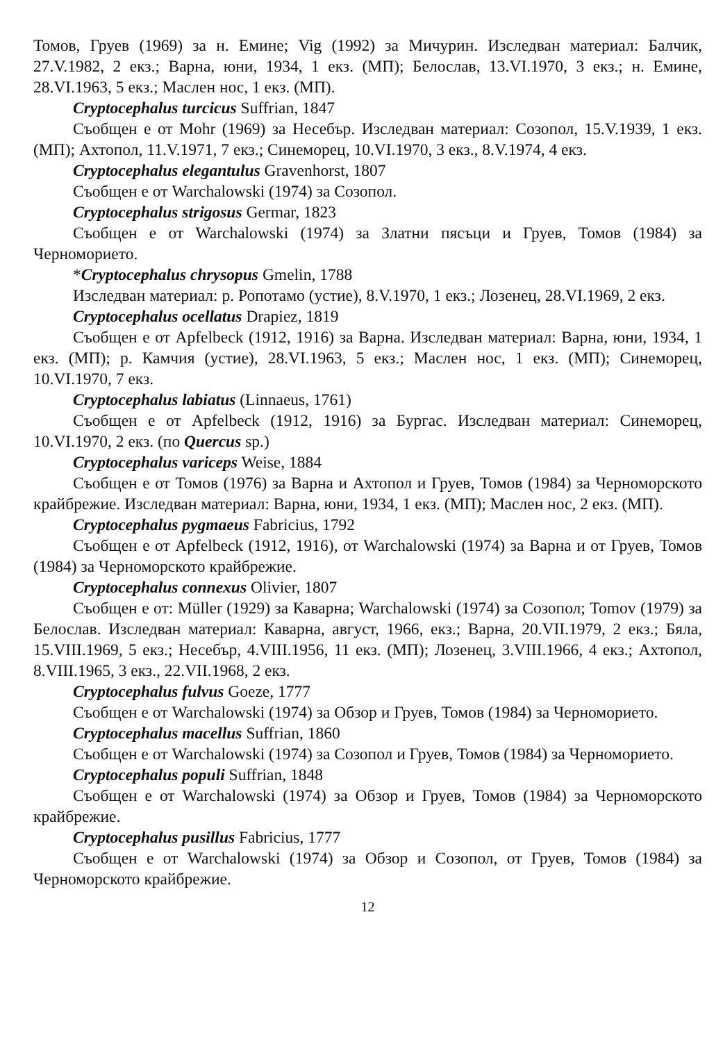Томов, Груев (1969) за н. Емине; Vig (1992) за Мичурин. Изследван материал: Балчик, 27.V.1982, 2 екз.; Варна, юни, 1934, 1 екз. (МП); Белослав, 13.VI.1970, 3 екз.; н. Емине, 28.VI.1963, 5 екз.; Маслен нос, 1 екз. (МП).
Cryptocephalus turcicus Suffrian, 1847
Съобщен е от Mohr (1969) за Несебър. Изследван материал: Созопол, 15.V.1939, 1 екз. (МП); Ахтопол, 11.V.1971, 7 екз.; Синеморец, 10.VI.1970, 3 екз., 8.V.1974, 4 екз.
Cryptocephalus elegantulus Gravenhorst, 1807
Съобщен е от Warchalowski (1974) за Созопол.
Cryptocephalus strigosus Germar, 1823
Съобщен е от Warchalowski (1974) за Златни пясъци и Груев, Томов (1984) за Черноморието.
*Cryptocephalus chrysopus Gmelin, 1788
Изследван материал: р. Ропотамо (устие), 8.V.1970, 1 екз.; Лозенец, 28.VI.1969, 2 екз.
Cryptocephalus ocellatus Drapiez, 1819
Съобщен е от Apfelbeck (1912, 1916) за Варна. Изследван материал: Варна, юни, 1934, 1 екз. (МП); р. Камчия (устие), 28.VI.1963, 5 екз.; Маслен нос, 1 екз. (МП); Синеморец, 10.VI.1970, 7 екз.
Cryptocephalus labiatus (Linnaeus, 1761)
Съобщен е от Apfelbeck (1912, 1916) за Бургас. Изследван материал: Синеморец, 10.VI.1970, 2 екз. (по Quercus sp.)
Cryptocephalus variceps Weise, 1884
Съобщен е от Томов (1976) за Варна и Ахтопол и Груев, Томов (1984) за Черноморското крайбрежие. Изследван материал: Варна, юни, 1934, 1 екз. (МП); Маслен нос, 2 екз. (МП).
Cryptocephalus pygmaeus Fabricius, 1792
Съобщен е от Apfelbeck (1912, 1916), от Warchalowski (1974) за Варна и от Груев, Томов (1984) за Черноморското крайбрежие.
Cryptocephalus connexus Olivier, 1807
Съобщен е от: Müller (1929) за Каварна; Warchalowski (1974) за Созопол; Tomov (1979) за Белослав. Изследван материал: Каварна, август, 1966, екз.; Варна, 20.VII.1979, 2 екз.; Бяла, 15.VIII.1969, 5 екз.; Несебър, 4.VIII.1956, 11 екз. (МП); Лозенец, 3.VIII.1966, 4 екз.; Ахтопол, 8.VIII.1965, 3 екз., 22.VII.1968, 2 екз.
Cryptocephalus fulvus Goeze, 1777
Съобщен е от Warchalowski (1974) за Обзор и Груев, Томов (1984) за Черноморието.
Cryptocephalus macellus Suffrian, 1860
Съобщен е от Warchalowski (1974) за Созопол и Груев, Томов (1984) за Черноморието.
Cryptocephalus populi Suffrian, 1848
Съобщен е от Warchalowski (1974) за Обзор и Груев, Томов (1984) за Черноморското крайбрежие.
Cryptocephalus pusillus Fabricius, 1777
Съобщен е от Warchalowski (1974) за Обзор и Созопол, от Груев, Томов (1984) за Черноморското крайбрежие.
12